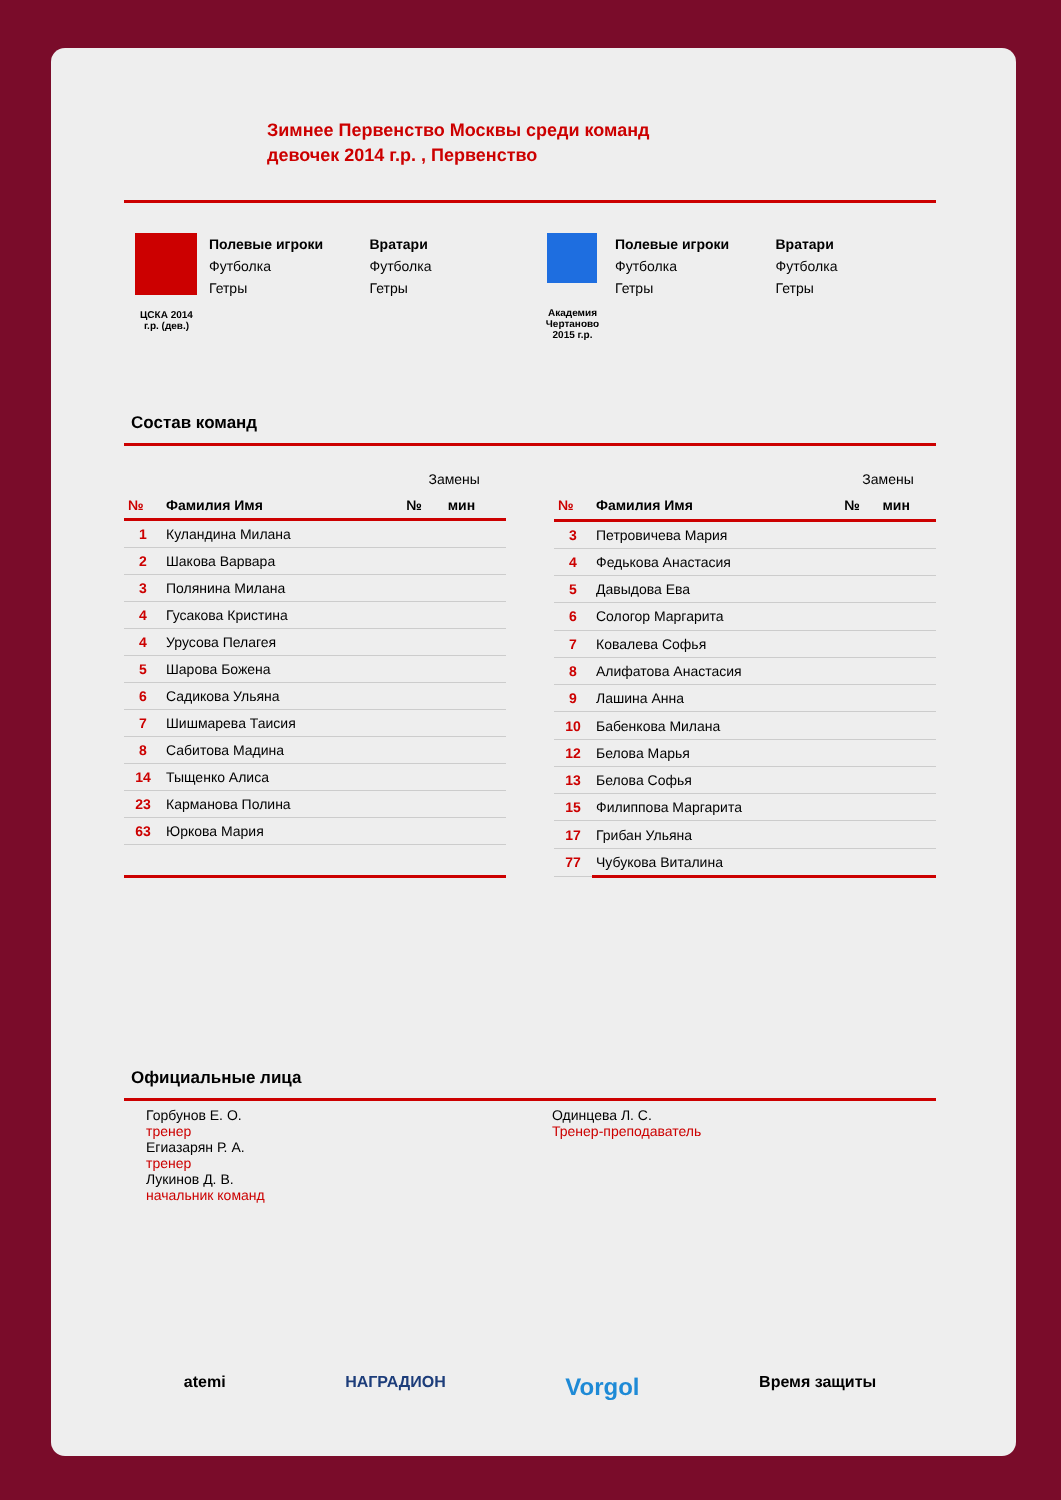Зимнее Первенство Москвы среди команд
девочек 2014 г.р. , Первенство
ЦСКА 2014
г.р. (дев.)
Полевые игроки
Футболка
Гетры
Вратари
Футболка
Гетры
Академия
Чертаново
2015 г.р.
Полевые игроки
Футболка
Гетры
Вратари
Футболка
Гетры
Состав команд
| | | Замены | |
| № | Фамилия Имя | № | мин |
| 1 | Куландина Милана | | |
| 2 | Шакова Варвара | | |
| 3 | Полянина Милана | | |
| 4 | Гусакова Кристина | | |
| 4 | Урусова Пелагея | | |
| 5 | Шарова Божена | | |
| 6 | Садикова Ульяна | | |
| 7 | Шишмарева Таисия | | |
| 8 | Сабитова Мадина | | |
| 14 | Тыщенко Алиса | | |
| 23 | Карманова Полина | | |
| 63 | Юркова Мария | | |
| | | Замены | |
| № | Фамилия Имя | № | мин |
| 3 | Петровичева Мария | | |
| 4 | Федькова Анастасия | | |
| 5 | Давыдова Ева | | |
| 6 | Сологор Маргарита | | |
| 7 | Ковалева Софья | | |
| 8 | Алифатова Анастасия | | |
| 9 | Лашина Анна | | |
| 10 | Бабенкова Милана | | |
| 12 | Белова Марья | | |
| 13 | Белова Софья | | |
| 15 | Филиппова Маргарита | | |
| 17 | Грибан Ульяна | | |
| 77 | Чубукова Виталина | | |
Официальные лица
Горбунов Е. О.
тренер
Егиазарян Р. А.
тренер
Лукинов Д. В.
начальник команд
Одинцева Л. С.
Тренер-преподаватель
atemi НАГРАДИОН Vorgol Время защиты